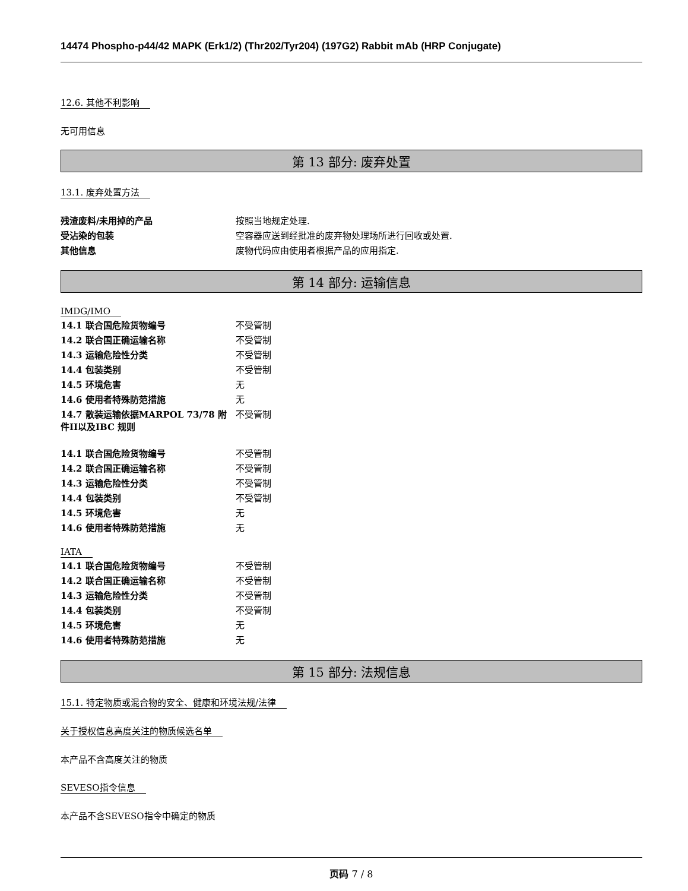14474 Phospho-p44/42 MAPK (Erk1/2) (Thr202/Tyr204) (197G2) Rabbit mAb (HRP Conjugate)
12.6. 其他不利影响
无可用信息
第 13 部分: 废弃处置
13.1. 废弃处置方法
| 残渣废料/未用掉的产品 | 按照当地规定处理. |
| 受沾染的包装 | 空容器应送到经批准的废弃物处理场所进行回收或处置. |
| 其他信息 | 废物代码应由使用者根据产品的应用指定. |
第 14 部分: 运输信息
IMDG/IMO
| 14.1 联合国危险货物编号 | 不受管制 |
| 14.2 联合国正确运输名称 | 不受管制 |
| 14.3 运输危险性分类 | 不受管制 |
| 14.4 包装类别 | 不受管制 |
| 14.5 环境危害 | 无 |
| 14.6 使用者特殊防范措施 | 无 |
| 14.7 散装运输依据MARPOL 73/78 附件II以及IBC 规则 | 不受管制 |
| 14.1 联合国危险货物编号 | 不受管制 |
| 14.2 联合国正确运输名称 | 不受管制 |
| 14.3 运输危险性分类 | 不受管制 |
| 14.4 包装类别 | 不受管制 |
| 14.5 环境危害 | 无 |
| 14.6 使用者特殊防范措施 | 无 |
IATA
| 14.1 联合国危险货物编号 | 不受管制 |
| 14.2 联合国正确运输名称 | 不受管制 |
| 14.3 运输危险性分类 | 不受管制 |
| 14.4 包装类别 | 不受管制 |
| 14.5 环境危害 | 无 |
| 14.6 使用者特殊防范措施 | 无 |
第 15 部分: 法规信息
15.1. 特定物质或混合物的安全、健康和环境法规/法律
关于授权信息高度关注的物质候选名单
本产品不含高度关注的物质
SEVESO指令信息
本产品不含SEVESO指令中确定的物质
页码 7 / 8